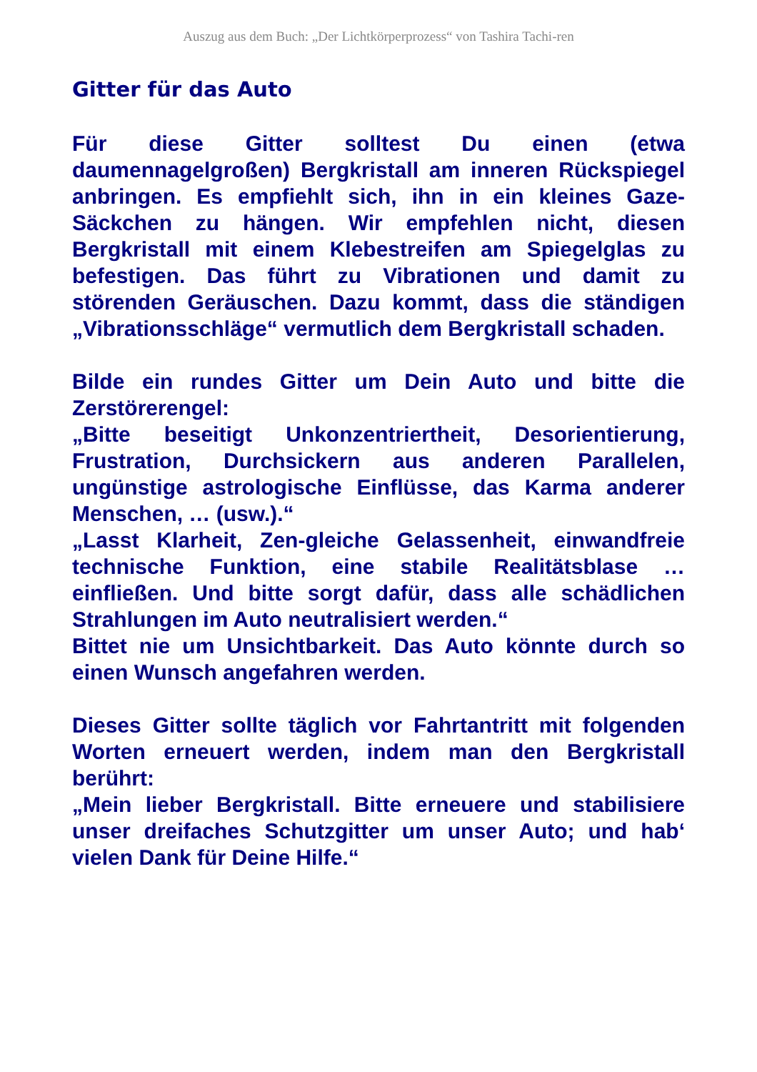Auszug aus dem Buch: „Der Lichtkörperprozess“ von Tashira Tachi-ren
Gitter für das Auto
Für diese Gitter solltest Du einen (etwa daumennagelgroßen) Bergkristall am inneren Rückspiegel anbringen. Es empfiehlt sich, ihn in ein kleines Gaze-Säckchen zu hängen. Wir empfehlen nicht, diesen Bergkristall mit einem Klebestreifen am Spiegelglas zu befestigen. Das führt zu Vibrationen und damit zu störenden Geräuschen. Dazu kommt, dass die ständigen „Vibrationsschläge“ vermutlich dem Bergkristall schaden.
Bilde ein rundes Gitter um Dein Auto und bitte die Zerstörerengel:
„Bitte beseitigt Unkonzentriertheit, Desorientierung, Frustration, Durchsickern aus anderen Parallelen, ungünstige astrologische Einflüsse, das Karma anderer Menschen, … (usw.).“
„Lasst Klarheit, Zen-gleiche Gelassenheit, einwandfreie technische Funktion, eine stabile Realitätsblase … einfließen. Und bitte sorgt dafür, dass alle schädlichen Strahlungen im Auto neutralisiert werden.“
Bittet nie um Unsichtbarkeit. Das Auto könnte durch so einen Wunsch angefahren werden.
Dieses Gitter sollte täglich vor Fahrtantritt mit folgenden Worten erneuert werden, indem man den Bergkristall berührt:
„Mein lieber Bergkristall. Bitte erneuere und stabilisiere unser dreifaches Schutzgitter um unser Auto; und hab‘ vielen Dank für Deine Hilfe.“